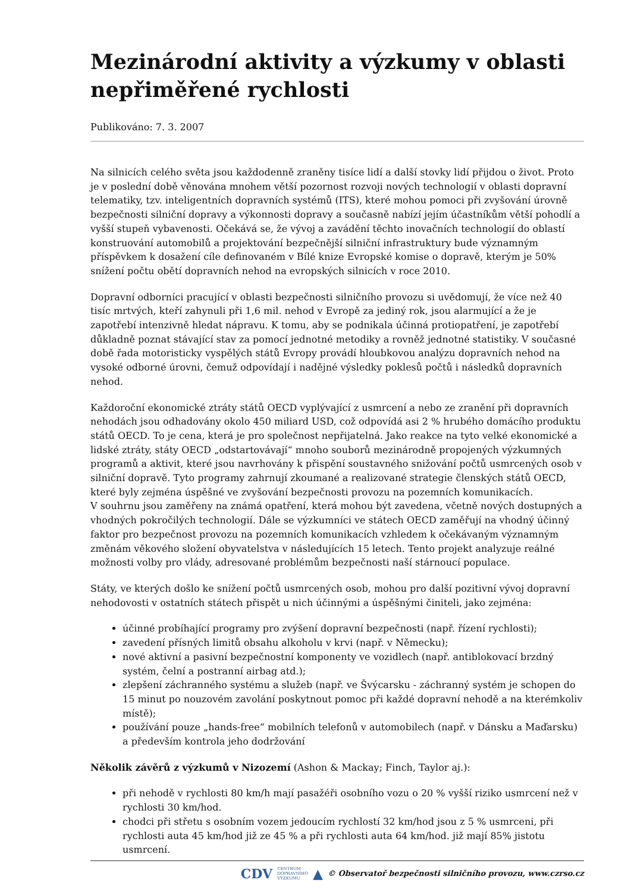Mezinárodní aktivity a výzkumy v oblasti nepřiměřené rychlosti
Publikováno: 7. 3. 2007
Na silnicích celého světa jsou každodenně zraněny tisíce lidí a další stovky lidí přijdou o život. Proto je v poslední době věnována mnohem větší pozornost rozvoji nových technologií v oblasti dopravní telematiky, tzv. inteligentních dopravních systémů (ITS), které mohou pomoci při zvyšování úrovně bezpečnosti silniční dopravy a výkonnosti dopravy a současně nabízí jejím účastníkům větší pohodlí a vyšší stupeň vybavenosti. Očekává se, že vývoj a zavádění těchto inovačních technologií do oblastí konstruování automobilů a projektování bezpečnější silniční infrastruktury bude významným příspěvkem k dosažení cíle definovaném v Bílé knize Evropské komise o dopravě, kterým je 50% snížení počtu obětí dopravních nehod na evropských silnicích v roce 2010.
Dopravní odborníci pracující v oblasti bezpečnosti silničního provozu si uvědomují, že více než 40 tisíc mrtvých, kteří zahynuli při 1,6 mil. nehod v Evropě za jediný rok, jsou alarmující a že je zapotřebí intenzivně hledat nápravu. K tomu, aby se podnikala účinná protiopatření, je zapotřebí důkladně poznat stávající stav za pomocí jednotné metodiky a rovněž jednotné statistiky. V současné době řada motoristicky vyspělých států Evropy provádí hloubkovou analýzu dopravních nehod na vysoké odborné úrovni, čemuž odpovídají i nadějné výsledky poklesů počtů i následků dopravních nehod.
Každoroční ekonomické ztráty států OECD vyplývající z usmrcení a nebo ze zranění při dopravních nehodách jsou odhadovány okolo 450 miliard USD, což odpovídá asi 2 % hrubého domácího produktu států OECD. To je cena, která je pro společnost nepřijatelná. Jako reakce na tyto velké ekonomické a lidské ztráty, státy OECD „odstartovávají“ mnoho souborů mezinárodně propojených výzkumných programů a aktivit, které jsou navrhovány k přispění soustavného snižování počtů usmrcených osob v silniční dopravě. Tyto programy zahrnují zkoumané a realizované strategie členských států OECD, které byly zejména úspěšné ve zvyšování bezpečnosti provozu na pozemních komunikacích.
V souhrnu jsou zaměřeny na známá opatření, která mohou být zavedena, včetně nových dostupných a vhodných pokročilých technologií. Dále se výzkumníci ve státech OECD zaměřují na vhodný účinný faktor pro bezpečnost provozu na pozemních komunikacích vzhledem k očekávaným významným změnám věkového složení obyvatelstva v následujících 15 letech. Tento projekt analyzuje reálné možnosti volby pro vlády, adresované problémům bezpečnosti naší stárnoucí populace.
Státy, ve kterých došlo ke snížení počtů usmrcených osob, mohou pro další pozitivní vývoj dopravní nehodovosti v ostatních státech přispět u nich účinnými a úspěšnými činiteli, jako zejména:
účinné probíhající programy pro zvýšení dopravní bezpečnosti (např. řízení rychlosti);
zavedení přísných limitů obsahu alkoholu v krvi (např. v Německu);
nové aktivní a pasivní bezpečnostní komponenty ve vozidlech (např. antiblokovací brzdný systém, čelní a postranní airbag atd.);
zlepšení záchranného systému a služeb (např. ve Švýcarsku - záchranný systém je schopen do 15 minut po nouzovém zavolání poskytnout pomoc při každé dopravní nehodě a na kterémkoliv místě);
používání pouze „hands-free“ mobilních telefonů v automobilech (např. v Dánsku a Maďarsku) a především kontrola jeho dodržování
Několik závěrů z výzkumů v Nizozemí (Ashon & Mackay; Finch, Taylor aj.):
při nehodě v rychlosti 80 km/h mají pasažéři osobního vozu o 20 % vyšší riziko usmrcení než v rychlosti 30 km/hod.
chodci při střetu s osobním vozem jedoucím rychlostí 32 km/hod jsou z 5 % usmrceni, při rychlosti auta 45 km/hod již ze 45 % a při rychlosti auta 64 km/hod. již mají 85% jistotu usmrcení.
CDV CENTRUM
DOPRAVNÍHO
VÝZKUMU ▲ © Observatoř bezpečnosti silničního provozu, www.czrso.cz